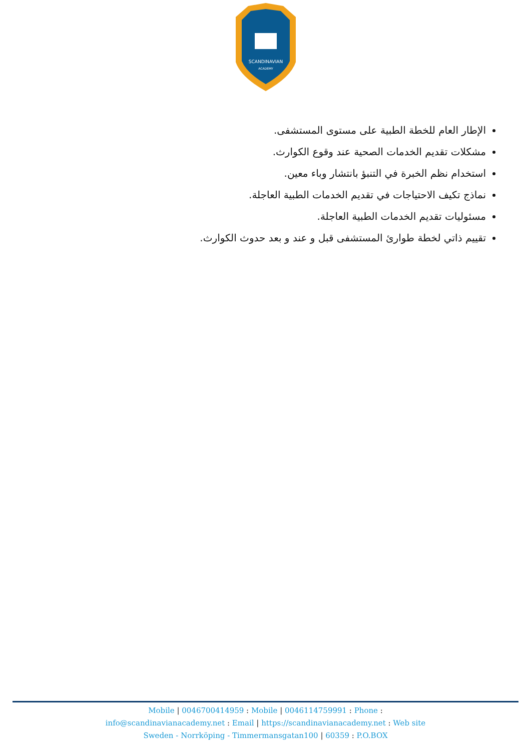SCANDINAVIAN
ACADEMY
الإطار العام للخطة الطبية على مستوى المستشفى.
مشكلات تقديم الخدمات الصحية عند وقوع الكوارث.
استخدام نظم الخبرة في التنبؤ بانتشار وباء معين.
نماذج تكيف الاحتياجات في تقديم الخدمات الطبية العاجلة.
مسئوليات تقديم الخدمات الطبية العاجلة.
تقييم ذاتي لخطة طوارئ المستشفى قبل و عند و بعد حدوث الكوارث.
Mobile | 0046700414959 : Mobile | 0046114759991 : Phone :
info@scandinavianacademy.net : Email | https://scandinavianacademy.net : Web site
Sweden - Norrköping - Timmermansgatan100 | 60359 : P.O.BOX